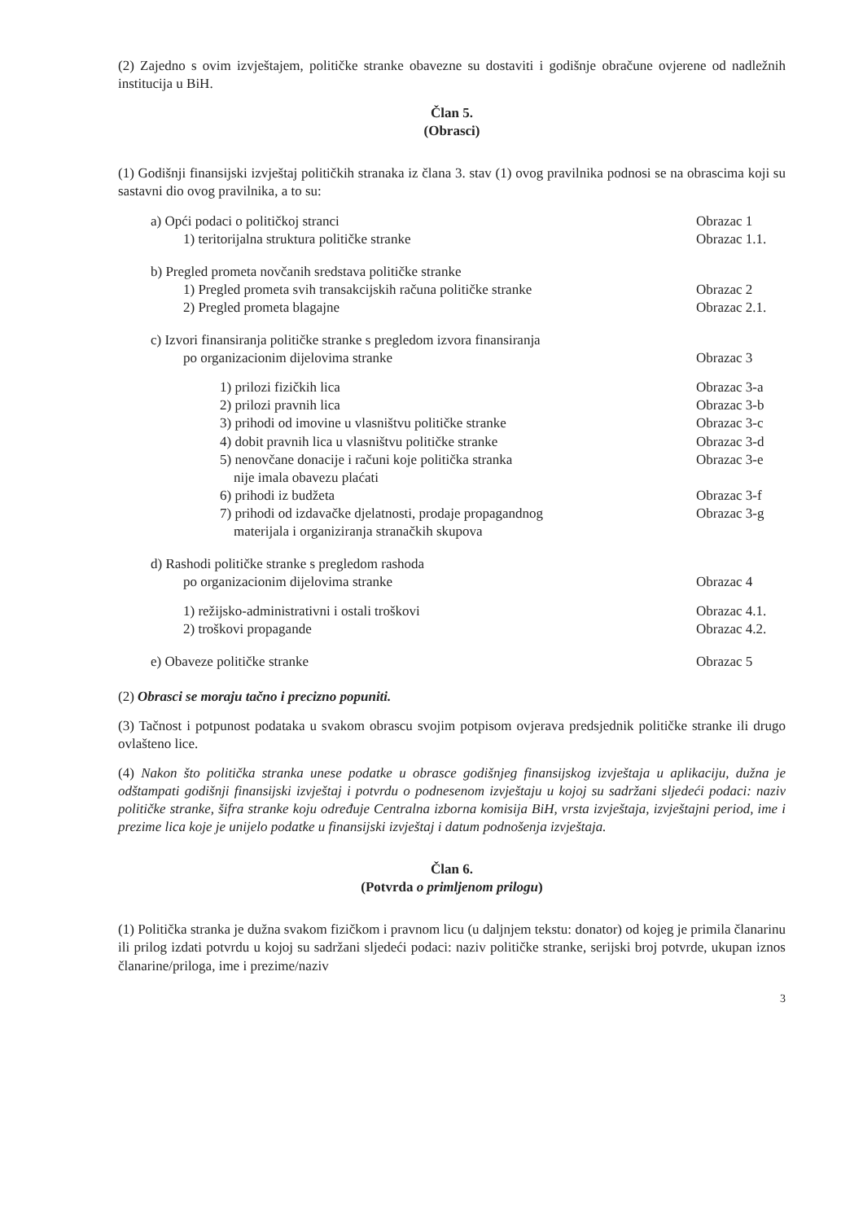(2) Zajedno s ovim izvještajem, političke stranke obavezne su dostaviti i godišnje obračune ovjerene od nadležnih institucija u BiH.
Član 5.
(Obrasci)
(1) Godišnji finansijski izvještaj političkih stranaka iz člana 3. stav (1) ovog pravilnika podnosi se na obrascima koji su sastavni dio ovog pravilnika, a to su:
a) Opći podaci o političkoj stranci Obrazac 1
1) teritorijalna struktura političke stranke Obrazac 1.1.
b) Pregled prometa novčanih sredstava političke stranke
1) Pregled prometa svih transakcijskih računa političke stranke Obrazac 2
2) Pregled prometa blagajne Obrazac 2.1.
c) Izvori finansiranja političke stranke s pregledom izvora finansiranja
po organizacionim dijelovima stranke Obrazac 3
1) prilozi fizičkih lica Obrazac 3-a
2) prilozi pravnih lica Obrazac 3-b
3) prihodi od imovine u vlasništvu političke stranke Obrazac 3-c
4) dobit pravnih lica u vlasništvu političke stranke Obrazac 3-d
5) nenovčane donacije i računi koje politička stranka
nije imala obavezu plaćati Obrazac 3-e
6) prihodi iz budžeta Obrazac 3-f
7) prihodi od izdavačke djelatnosti, prodaje propagandnog
materijala i organiziranja stranačkih skupova Obrazac 3-g
d) Rashodi političke stranke s pregledom rashoda
po organizacionim dijelovima stranke Obrazac 4
1) režijsko-administrativni i ostali troškovi Obrazac 4.1.
2) troškovi propagande Obrazac 4.2.
e) Obaveze političke stranke Obrazac 5
(2) Obrasci se moraju tačno i precizno popuniti.
(3) Tačnost i potpunost podataka u svakom obrascu svojim potpisom ovjerava predsjednik političke stranke ili drugo ovlašteno lice.
(4) Nakon što politička stranka unese podatke u obrasce godišnjeg finansijskog izvještaja u aplikaciju, dužna je odštampati godišnji finansijski izvještaj i potvrdu o podnesenom izvještaju u kojoj su sadržani sljedeći podaci: naziv političke stranke, šifra stranke koju određuje Centralna izborna komisija BiH, vrsta izvještaja, izvještajni period, ime i prezime lica koje je unijelo podatke u finansijski izvještaj i datum podnošenja izvještaja.
Član 6.
(Potvrda o primljenom prilogu)
(1) Politička stranka je dužna svakom fizičkom i pravnom licu (u daljnjem tekstu: donator) od kojeg je primila članarinu ili prilog izdati potvrdu u kojoj su sadržani sljedeći podaci: naziv političke stranke, serijski broj potvrde, ukupan iznos članarine/priloga, ime i prezime/naziv
3